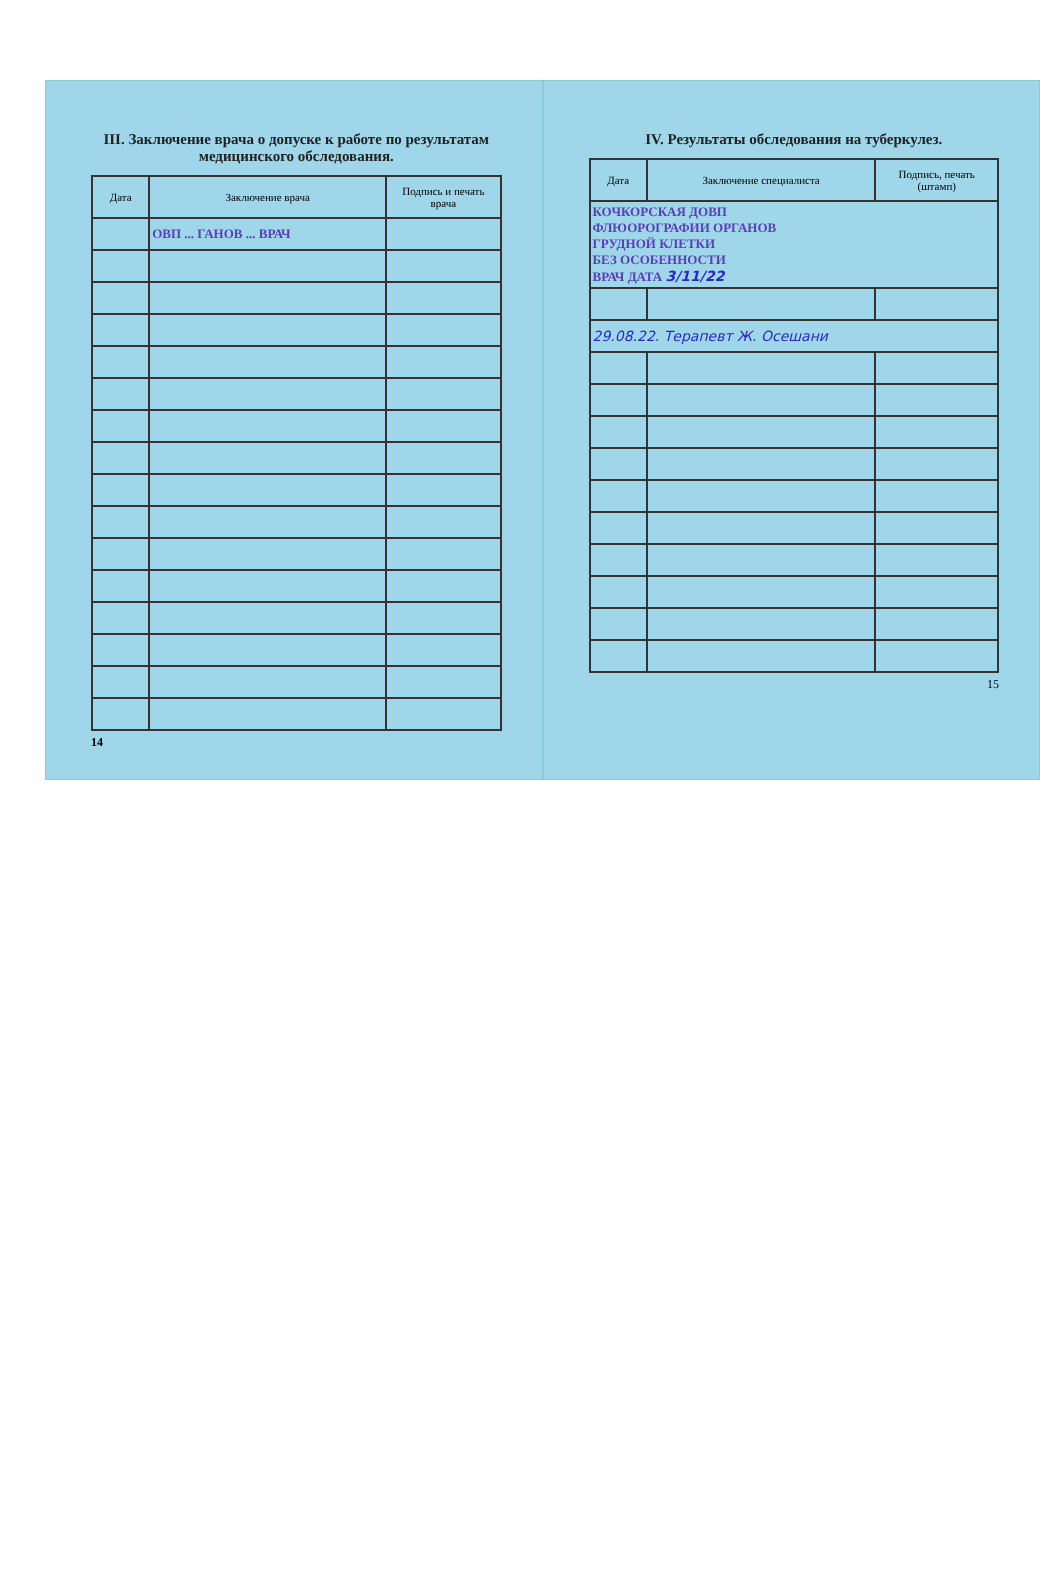III. Заключение врача о допуске к работе по результатам медицинского обследования.
| Дата | Заключение врача | Подпись и печать врача |
| --- | --- | --- |
| | ОВП ... ГАНОВ ... ВРАЧ | |
14
IV. Результаты обследования на туберкулез.
| Дата | Заключение специалиста | Подпись, печать (штамп) |
| --- | --- | --- |
| КОЧКОРСКАЯ ДОВП ФЛЮОРОГРАФИИ ОРГАНОВ ГРУДНОЙ КЛЕТКИ БЕЗ ОСОБЕННОСТИ ВРАЧ ДАТА 3/11/22 | | |
| 29.08.22. Терапевт Ж. Осешани | | |
15